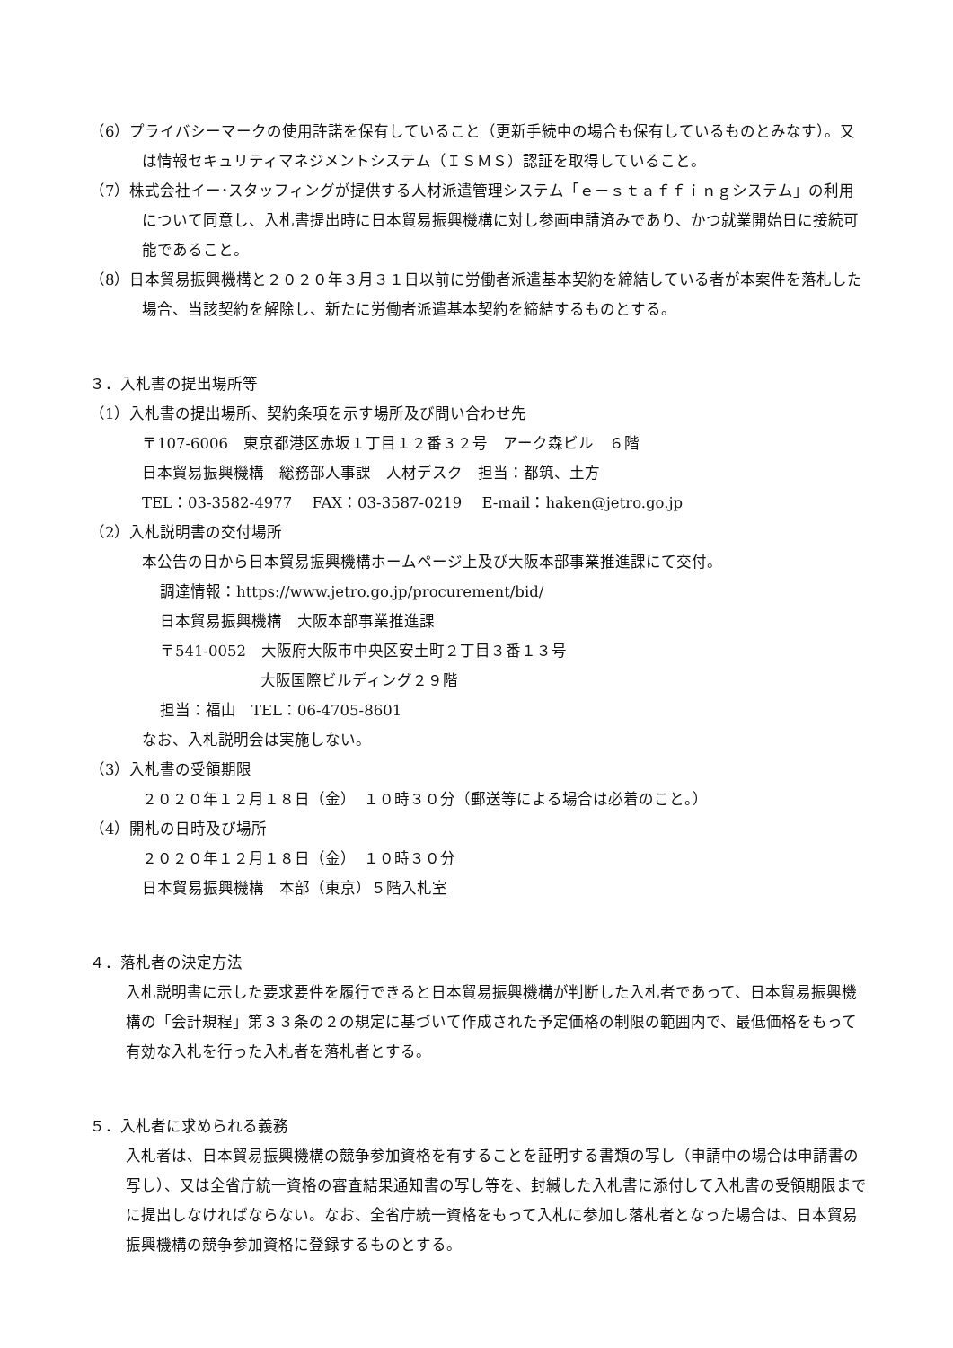（6）プライバシーマークの使用許諾を保有していること（更新手続中の場合も保有しているものとみなす）。又は情報セキュリティマネジメントシステム（ＩＳＭＳ）認証を取得していること。
（7）株式会社イー･スタッフィングが提供する人材派遣管理システム「ｅ－ｓｔａｆｆｉｎｇシステム」の利用について同意し、入札書提出時に日本貿易振興機構に対し参画申請済みであり、かつ就業開始日に接続可能であること。
（8）日本貿易振興機構と２０２０年３月３１日以前に労働者派遣基本契約を締結している者が本案件を落札した場合、当該契約を解除し、新たに労働者派遣基本契約を締結するものとする。
３．入札書の提出場所等
（1）入札書の提出場所、契約条項を示す場所及び問い合わせ先
〒107-6006　東京都港区赤坂１丁目１２番３２号　アーク森ビル　６階
日本貿易振興機構　総務部人事課　人材デスク　担当：都筑、土方
TEL：03-3582-4977　 FAX：03-3587-0219　 E-mail：haken@jetro.go.jp
（2）入札説明書の交付場所
本公告の日から日本貿易振興機構ホームページ上及び大阪本部事業推進課にて交付。
調達情報：https://www.jetro.go.jp/procurement/bid/
日本貿易振興機構　大阪本部事業推進課
〒541-0052　大阪府大阪市中央区安土町２丁目３番１３号
大阪国際ビルディング２９階
担当：福山　TEL：06-4705-8601
なお、入札説明会は実施しない。
（3）入札書の受領期限
２０２０年１２月１８日（金）　１０時３０分（郵送等による場合は必着のこと。）
（4）開札の日時及び場所
２０２０年１２月１８日（金）　１０時３０分
日本貿易振興機構　本部（東京）５階入札室
４．落札者の決定方法
入札説明書に示した要求要件を履行できると日本貿易振興機構が判断した入札者であって、日本貿易振興機構の「会計規程」第３３条の２の規定に基づいて作成された予定価格の制限の範囲内で、最低価格をもって有効な入札を行った入札者を落札者とする。
５．入札者に求められる義務
入札者は、日本貿易振興機構の競争参加資格を有することを証明する書類の写し（申請中の場合は申請書の写し）、又は全省庁統一資格の審査結果通知書の写し等を、封緘した入札書に添付して入札書の受領期限までに提出しなければならない。なお、全省庁統一資格をもって入札に参加し落札者となった場合は、日本貿易振興機構の競争参加資格に登録するものとする。